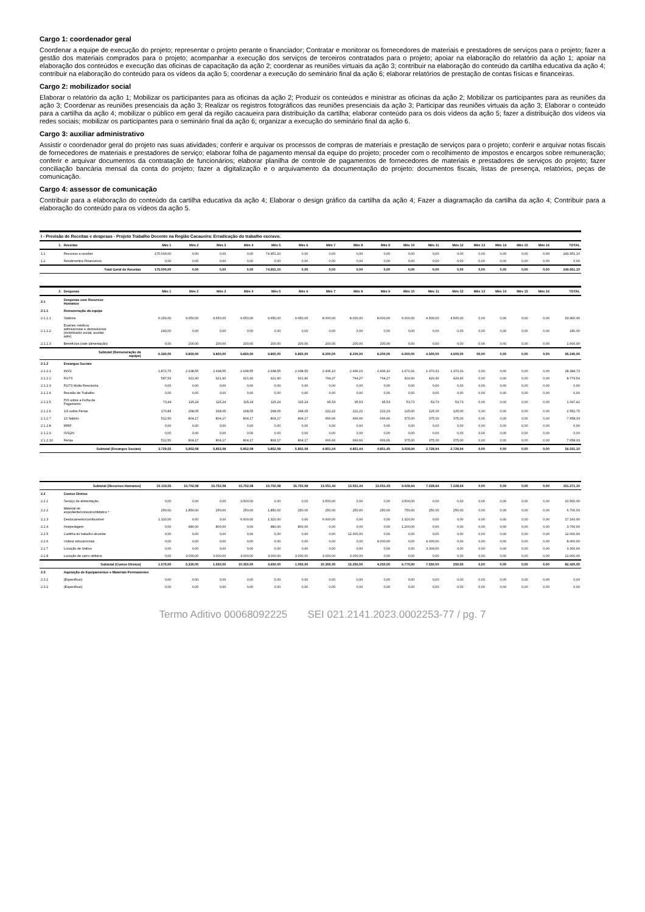Cargo 1: coordenador geral
Coordenar a equipe de execução do projeto; representar o projeto perante o financiador; Contratar e monitorar os fornecedores de materiais e prestadores de serviços para o projeto; fazer a gestão dos materiais comprados para o projeto; acompanhar a execução dos serviços de terceiros contratados para o projeto; apoiar na elaboração do relatório da ação 1; apoiar na elaboração dos conteúdos e execução das oficinas de capacitação da ação 2; coordenar as reuniões virtuais da ação 3; contribuir na elaboração do conteúdo da cartilha educativa da ação 4; contribuir na elaboração do conteúdo para os vídeos da ação 5; coordenar a execução do seminário final da ação 6; elaborar relatórios de prestação de contas físicas e financeiras.
Cargo 2: mobilizador social
Elaborar o relatório da ação 1; Mobilizar os participantes para as oficinas da ação 2; Produzir os conteúdos e ministrar as oficinas da ação 2; Mobilizar os participantes para as reuniões da ação 3; Coordenar as reuniões presenciais da ação 3; Realizar os registros fotográficos das reuniões presenciais da ação 3; Participar das reuniões virtuais da ação 3; Elaborar o conteúdo para a cartilha da ação 4; mobilizar o público em geral da região cacaueira para distribuição da cartilha; elaborar conteúdo para os dois vídeos da ação 5; fazer a distribuição dos vídeos via redes sociais; mobilizar os participantes para o seminário final da ação 6; organizar a execução do seminário final da ação 6.
Cargo 3: auxiliar administrativo
Assistir o coordenador geral do projeto nas suas atividades; conferir e arquivar os processos de compras de materiais e prestação de serviços para o projeto; conferir e arquivar notas fiscais de fornecedores de materiais e prestadores de serviço; elaborar folha de pagamento mensal da equipe do projeto; proceder com o recolhimento de impostos e encargos sobre remuneração; conferir e arquivar documentos da contratação de funcionários; elaborar planilha de controle de pagamentos de fornecedores de materiais e prestadores de serviços do projeto; fazer conciliação bancária mensal da conta do projeto; fazer a digitalização e o arquivamento da documentação do projeto: documentos fiscais, listas de presença, relatórios, peças de comunicação.
Cargo 4: assessor de comunicação
Contribuir para a elaboração do conteúdo da cartilha educativa da ação 4; Elaborar o design gráfico da cartilha da ação 4; Fazer a diagramação da cartilha da ação 4; Contribuir para a elaboração do conteúdo para os vídeos da ação 5.
| I - Previsão de Receitas e despesas - Projeto Trabalho Decente na Região Cacaueira: Erradicação do trabalho escravo. | | | | | | | | | | | | | | | | | | |
| 1. | Receitas | Mês 1 | Mês 2 | Mês 3 | Mês 4 | Mês 5 | Mês 6 | Mês 7 | Mês 8 | Mês 9 | Mês 10 | Mês 11 | Mês 12 | Mês 13 | Mês 14 | Mês 15 | Mês 16 | TOTAL |
| 1.1 | Recursos a receber | 175.000,00 | 0,00 | 0,00 | 0,00 | 74.951,10 | 0,00 | 0,00 | 0,00 | 0,00 | 0,00 | 0,00 | 0,00 | 0,00 | 0,00 | 0,00 | 0,00 | 249.951,10 |
| 1.2 | Rendimentos Financeiros | 0,00 | 0,00 | 0,00 | 0,00 | 0,00 | 0,00 | 0,00 | 0,00 | 0,00 | 0,00 | 0,00 | 0,00 | 0,00 | 0,00 | 0,00 | 0,00 | 0,00 |
| | Total Geral de Receitas | 175.000,00 | 0,00 | 0,00 | 0,00 | 74.951,10 | 0,00 | 0,00 | 0,00 | 0,00 | 0,00 | 0,00 | 0,00 | 0,00 | 0,00 | 0,00 | 0,00 | 249.951,10 |
| 2. | Despesas | Mês 1 | Mês 2 | Mês 3 | Mês 4 | Mês 5 | Mês 6 | Mês 7 | Mês 8 | Mês 9 | Mês 10 | Mês 11 | Mês 12 | Mês 13 | Mês 14 | Mês 15 | Mês 16 | TOTAL |
| 2.1 | Despesas com Recursos Humanos | | | | | | | | | | | | | | | | | |
| 2.1.1 | Remuneração da equipe | | | | | | | | | | | | | | | | | |
| 2.1.1.1 | Salários | 6.150,00 | 9.650,00 | 9.650,00 | 9.650,00 | 9.650,00 | 9.650,00 | 8.000,00 | 8.000,00 | 8.000,00 | 6.000,00 | 4.500,00 | 4.500,00 | 0,00 | 0,00 | 0,00 | 0,00 | 93.400,00 |
| 2.1.1.2 | Exames médicos admissionais e demissionais (mobilizador social, auxiliar adm) | 240,00 | 0,00 | 0,00 | 0,00 | 0,00 | 0,00 | 0,00 | 0,00 | 0,00 | 0,00 | 0,00 | 0,00 | 0,00 | 0,00 | 0,00 | 0,00 | 240,00 |
| 2.1.1.3 | Benefícios (vale alimentação) | 0,00 | 200,00 | 200,00 | 200,00 | 200,00 | 200,00 | 200,00 | 200,00 | 200,00 | 0,00 | 0,00 | 0,00 | 0,00 | 0,00 | 0,00 | 0,00 | 1.600,00 |
| | Subtotal (Remuneração da equipe) | 6.390,00 | 9.850,00 | 9.850,00 | 9.850,00 | 9.850,00 | 9.850,00 | 8.200,00 | 8.200,00 | 8.200,00 | 6.000,00 | 4.500,00 | 4.500,00 | 00,00 | 0,00 | 0,00 | 0,00 | 95.240,00 |
| 2.1.2 | Encargos Sociais | | | | | | | | | | | | | | | | | |
| 2.1.2.1 | INSS | 1.872,75 | 2.938,55 | 2.938,55 | 2.938,55 | 2.938,55 | 2.938,55 | 2.436,10 | 2.436,10 | 2.436,10 | 1.670,31 | 1.370,31 | 1.370,31 | 0,00 | 0,00 | 0,00 | 0,00 | 28.284,73 |
| 2.1.2.2 | FGTS | 587,53 | 921,90 | 921,90 | 921,90 | 921,90 | 921,90 | 764,27 | 764,27 | 764,27 | 429,90 | 429,90 | 429,90 | 0,00 | 0,00 | 0,00 | 0,00 | 8.779,54 |
| 2.1.2.3 | FGTS Multa Rescisória | 0,00 | 0,00 | 0,00 | 0,00 | 0,00 | 0,00 | 0,00 | 0,00 | 0,00 | 0,00 | 0,00 | 0,00 | 0,00 | 0,00 | 0,00 | 0,00 | 0,00 |
| 2.1.2.4 | Recisão de Trabalho | 0,00 | 0,00 | 0,00 | 0,00 | 0,00 | 0,00 | 0,00 | 0,00 | 0,00 | 0,00 | 0,00 | 0,00 | 0,00 | 0,00 | 0,00 | 0,00 | 0,00 |
| 2.1.2.5 | PIS sobre a Folha de Pagamento | 73,44 | 115,24 | 115,24 | 115,24 | 115,24 | 115,24 | 95,53 | 95,53 | 95,53 | 53,73 | 53,73 | 53,73 | 0,00 | 0,00 | 0,00 | 0,00 | 1.097,42 |
| 2.1.2.6 | 1/3 sobre Férias | 170,83 | 268,05 | 268,05 | 268,05 | 268,05 | 268,05 | 222,22 | 222,22 | 222,23 | 125,00 | 125,00 | 125,00 | 0,00 | 0,00 | 0,00 | 0,00 | 2.552,75 |
| 2.1.2.7 | 13 Salário | 512,50 | 804,17 | 804,17 | 804,17 | 804,17 | 804,17 | 666,66 | 666,66 | 666,66 | 375,00 | 375,00 | 375,00 | 0,00 | 0,00 | 0,00 | 0,00 | 7.658,33 |
| 2.1.2.8 | IRRF | 0,00 | 0,00 | 0,00 | 0,00 | 0,00 | 0,00 | 0,00 | 0,00 | 0,00 | 0,00 | 0,00 | 0,00 | 0,00 | 0,00 | 0,00 | 0,00 | 0,00 |
| 2.1.2.9 | ISSQN | 0,00 | 0,00 | 0,00 | 0,00 | 0,00 | 0,00 | 0,00 | 0,00 | 0,00 | 0,00 | 0,00 | 0,00 | 0,00 | 0,00 | 0,00 | 0,00 | 0,00 |
| 2.1.2.10 | Férias | 512,50 | 804,17 | 804,17 | 804,17 | 804,17 | 804,17 | 666,66 | 666,66 | 666,66 | 375,00 | 375,00 | 375,00 | 0,00 | 0,00 | 0,00 | 0,00 | 7.658,33 |
| | Subtotal (Encargos Sociais) | 3.729,55 | 5.852,08 | 5.852,08 | 5.852,08 | 5.852,08 | 5.852,08 | 4.851,44 | 4.851,44 | 4.851,45 | 3.028,94 | 2.728,94 | 2.728,94 | 0,00 | 0,00 | 0,00 | 0,00 | 56.031,10 |
| | Subtotal (Recursos Humanos) | 10.119,55 | 15.702,08 | 15.702,08 | 15.702,08 | 15.702,08 | 15.702,08 | 13.051,44 | 13.051,44 | 13.051,45 | 9.028,94 | 7.228,94 | 7.228,94 | 0,00 | 0,00 | 0,00 | 0,00 | 151.271,10 |
| 2.2 | Custos Diretos | | | | | | | | | | | | | | | | | |
| 2.2.1 | Serviço de alimentação | 0,00 | 0,00 | 0,00 | 3.500,00 | 0,00 | 0,00 | 3.500,00 | 0,00 | 0,00 | 3.500,00 | 0,00 | 0,00 | 0,00 | 0,00 | 0,00 | 0,00 | 10.500,00 |
| 2.2.2 | Material de expediente/consumo/didático * | 250,00 | 1.850,00 | 250,00 | 250,00 | 1.850,00 | 250,00 | 250,00 | 250,00 | 250,00 | 750,00 | 250,00 | 250,00 | 0,00 | 0,00 | 0,00 | 0,00 | 6.700,00 |
| 2.2.3 | Deslocamento/combustível | 1.320,00 | 0,00 | 0,00 | 6.600,00 | 1.320,00 | 0,00 | 6.600,00 | 0,00 | 0,00 | 1.320,00 | 0,00 | 0,00 | 0,00 | 0,00 | 0,00 | 0,00 | 17.160,00 |
| 2.2.4 | Hospedagem | 0,00 | 480,00 | 800,00 | 0,00 | 480,00 | 800,00 | 0,00 | 0,00 | 0,00 | 1.200,00 | 0,00 | 0,00 | 0,00 | 0,00 | 0,00 | 0,00 | 3.760,00 |
| 2.2.5 | Cartilha do trabalho decente | 0,00 | 0,00 | 0,00 | 0,00 | 0,00 | 0,00 | 0,00 | 12.000,00 | 0,00 | 0,00 | 0,00 | 0,00 | 0,00 | 0,00 | 0,00 | 0,00 | 12.000,00 |
| 2.2.6 | Vídeos educacionais | 0,00 | 0,00 | 0,00 | 0,00 | 0,00 | 0,00 | 0,00 | 0,00 | 4.000,00 | 0,00 | 4.000,00 | 0,00 | 0,00 | 0,00 | 0,00 | 0,00 | 8.000,00 |
| 2.2.7 | Locação de ônibus | 0,00 | 0,00 | 0,00 | 0,00 | 0,00 | 0,00 | 0,00 | 0,00 | 0,00 | 0,00 | 3.300,00 | 0,00 | 0,00 | 0,00 | 0,00 | 0,00 | 3.300,00 |
| 2.2.8 | Locação de carro utilitário | 0,00 | 3.000,00 | 3.000,00 | 3.000,00 | 3.000,00 | 3.000,00 | 3.000,00 | 3.000,00 | 0,00 | 0,00 | 0,00 | 0,00 | 0,00 | 0,00 | 0,00 | 0,00 | 21.000,00 |
| | Subtotal (Custos Diretos) | 1.570,00 | 5.330,00 | 1.050,00 | 10.350,00 | 3.650,00 | 1.050,00 | 10.350,00 | 15.250,00 | 4.250,00 | 6.770,00 | 7.550,00 | 250,00 | 0,00 | 0,00 | 0,00 | 0,00 | 82.420,00 |
| 2.3 | Aquisição de Equipamentos e Materiais Permanentes | | | | | | | | | | | | | | | | | |
| 2.3.1 | (Especificar) | 0,00 | 0,00 | 0,00 | 0,00 | 0,00 | 0,00 | 0,00 | 0,00 | 0,00 | 0,00 | 0,00 | 0,00 | 0,00 | 0,00 | 0,00 | 0,00 | 0,00 |
| 2.3.2 | (Especificar) | 0,00 | 0,00 | 0,00 | 0,00 | 0,00 | 0,00 | 0,00 | 0,00 | 0,00 | 0,00 | 0,00 | 0,00 | 0,00 | 0,00 | 0,00 | 0,00 | 0,00 |
Termo Aditivo 00068092225 SEI 021.2141.2023.0002253-77 / pg. 7